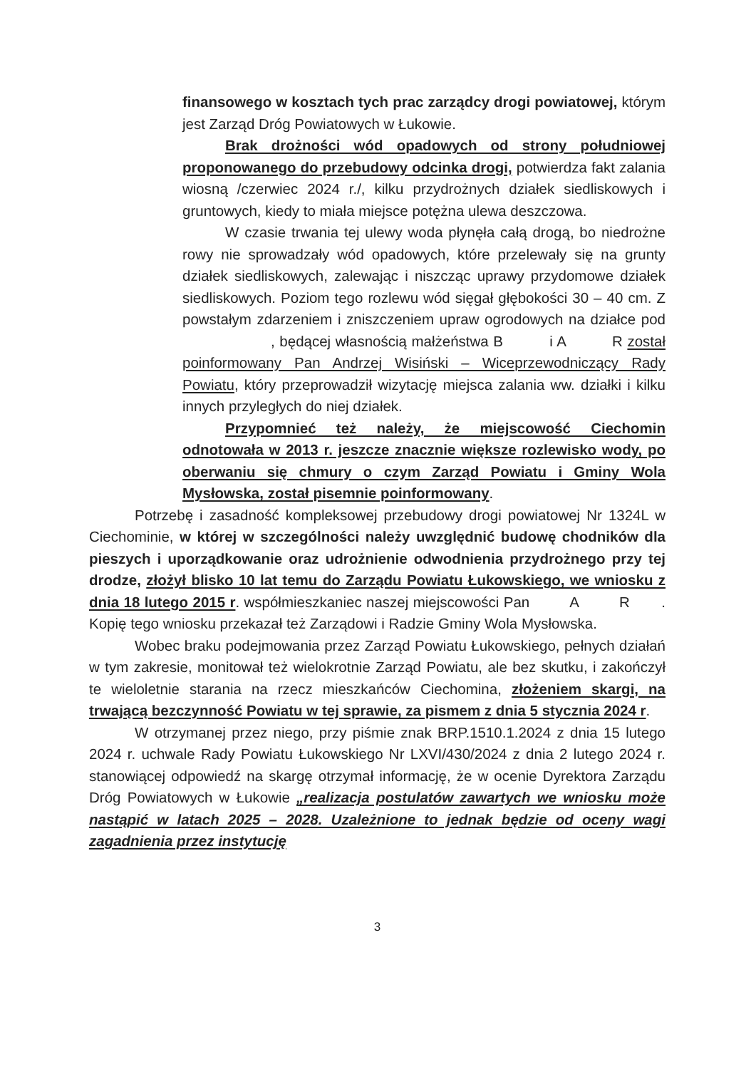finansowego w kosztach tych prac zarządcy drogi powiatowej, którym jest Zarząd Dróg Powiatowych w Łukowie.
Brak drożności wód opadowych od strony południowej proponowanego do przebudowy odcinka drogi, potwierdza fakt zalania wiosną /czerwiec 2024 r./, kilku przydrożnych działek siedliskowych i gruntowych, kiedy to miała miejsce potężna ulewa deszczowa.
W czasie trwania tej ulewy woda płynęła całą drogą, bo niedrożne rowy nie sprowadzały wód opadowych, które przelewały się na grunty działek siedliskowych, zalewając i niszcząc uprawy przydomowe działek siedliskowych. Poziom tego rozlewu wód sięgał głębokości 30 – 40 cm. Z powstałym zdarzeniem i zniszczeniem upraw ogrodowych na działce pod , będącej własnością małżeństwa B i A R został poinformowany Pan Andrzej Wisiński – Wiceprzewodniczący Rady Powiatu, który przeprowadził wizytację miejsca zalania ww. działki i kilku innych przyległych do niej działek.
Przypomnieć też należy, że miejscowość Ciechomin odnotowała w 2013 r. jeszcze znacznie większe rozlewisko wody, po oberwaniu się chmury o czym Zarząd Powiatu i Gminy Wola Mysłowska, został pisemnie poinformowany.
Potrzebę i zasadność kompleksowej przebudowy drogi powiatowej Nr 1324L w Ciechominie, w której w szczególności należy uwzględnić budowę chodników dla pieszych i uporządkowanie oraz udrożnienie odwodnienia przydrożnego przy tej drodze, złożył blisko 10 lat temu do Zarządu Powiatu Łukowskiego, we wniosku z dnia 18 lutego 2015 r. współmieszkaniec naszej miejscowości Pan A R . Kopię tego wniosku przekazał też Zarządowi i Radzie Gminy Wola Mysłowska.
Wobec braku podejmowania przez Zarząd Powiatu Łukowskiego, pełnych działań w tym zakresie, monitował też wielokrotnie Zarząd Powiatu, ale bez skutku, i zakończył te wieloletnie starania na rzecz mieszkańców Ciechomina, złożeniem skargi, na trwającą bezczynność Powiatu w tej sprawie, za pismem z dnia 5 stycznia 2024 r.
W otrzymanej przez niego, przy piśmie znak BRP.1510.1.2024 z dnia 15 lutego 2024 r. uchwale Rady Powiatu Łukowskiego Nr LXVI/430/2024 z dnia 2 lutego 2024 r. stanowiącej odpowiedź na skargę otrzymał informację, że w ocenie Dyrektora Zarządu Dróg Powiatowych w Łukowie „realizacja postulatów zawartych we wniosku może nastąpić w latach 2025 – 2028. Uzależnione to jednak będzie od oceny wagi zagadnienia przez instytucję
3